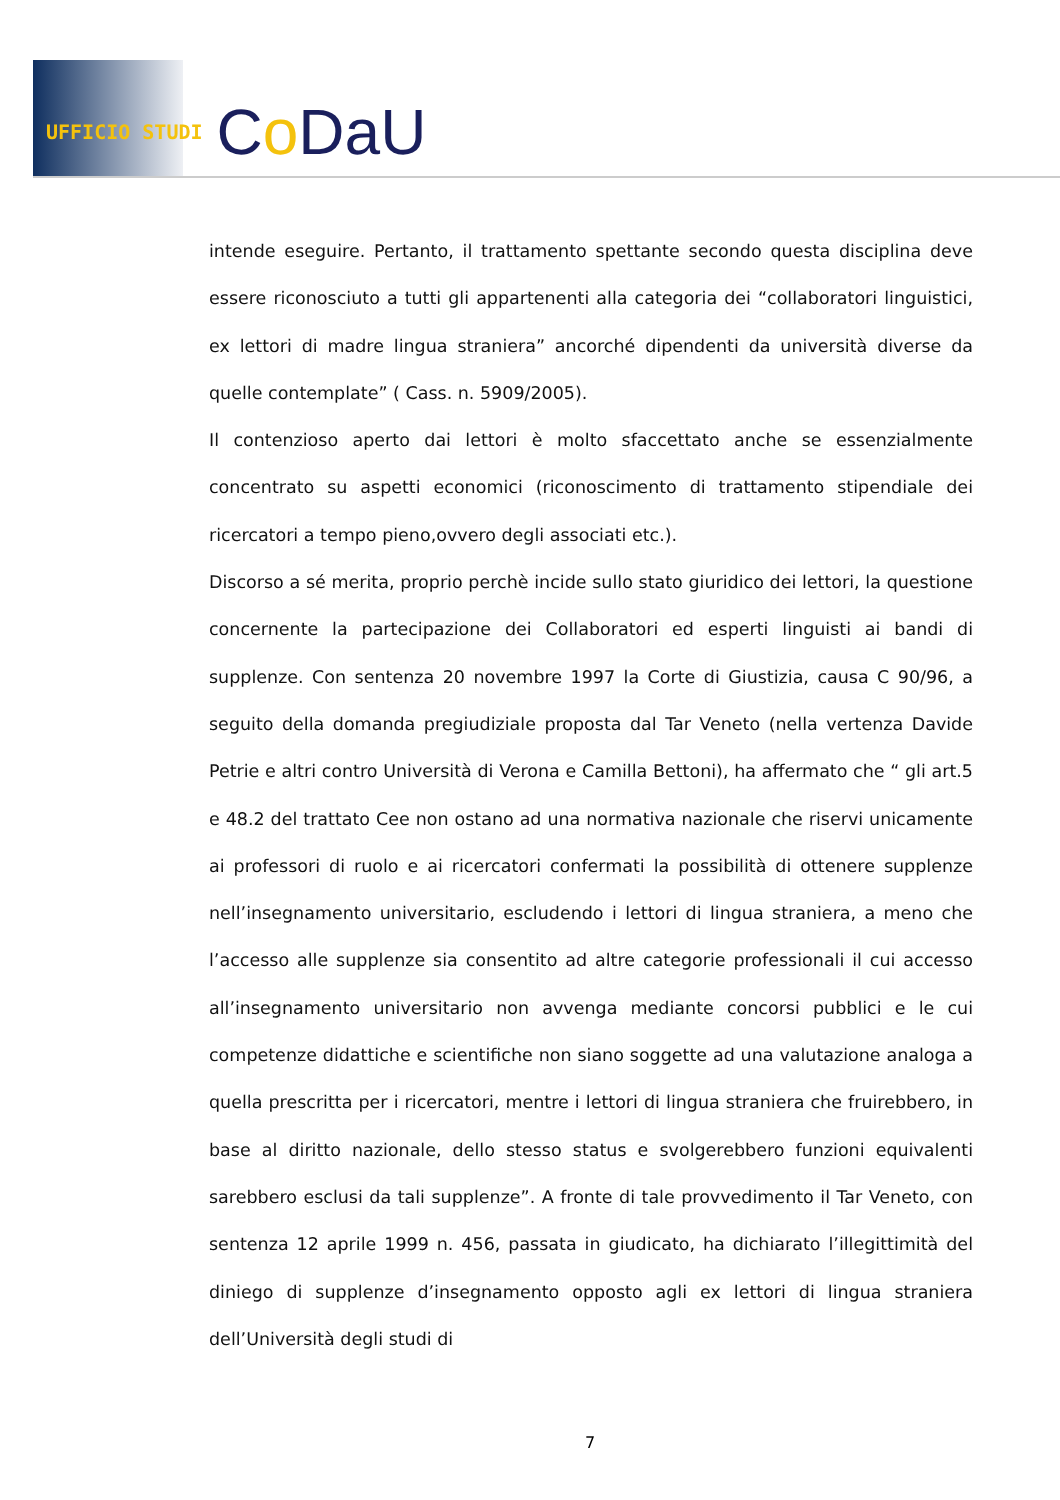UFFICIO STUDI Co DaU
intende eseguire. Pertanto, il trattamento spettante secondo questa disciplina deve essere riconosciuto a tutti gli appartenenti alla categoria dei “collaboratori linguistici, ex lettori di madre lingua straniera” ancorché dipendenti da università diverse da quelle contemplate” ( Cass. n. 5909/2005).
Il contenzioso aperto dai lettori è molto sfaccettato anche se essenzialmente concentrato su aspetti economici (riconoscimento di trattamento stipendiale dei ricercatori a tempo pieno,ovvero degli associati etc.).
Discorso a sé merita, proprio perchè incide sullo stato giuridico dei lettori, la questione concernente la partecipazione dei Collaboratori ed esperti linguisti ai bandi di supplenze. Con sentenza 20 novembre 1997 la Corte di Giustizia, causa C 90/96, a seguito della domanda pregiudiziale proposta dal Tar Veneto (nella vertenza Davide Petrie e altri contro Università di Verona e Camilla Bettoni), ha affermato che “ gli art.5 e 48.2 del trattato Cee non ostano ad una normativa nazionale che riservi unicamente ai professori di ruolo e ai ricercatori confermati la possibilità di ottenere supplenze nell’insegnamento universitario, escludendo i lettori di lingua straniera, a meno che l’accesso alle supplenze sia consentito ad altre categorie professionali il cui accesso all’insegnamento universitario non avvenga mediante concorsi pubblici e le cui competenze didattiche e scientifiche non siano soggette ad una valutazione analoga a quella prescritta per i ricercatori, mentre i lettori di lingua straniera che fruirebbero, in base al diritto nazionale, dello stesso status e svolgerebbero funzioni equivalenti sarebbero esclusi da tali supplenze”. A fronte di tale provvedimento il Tar Veneto, con sentenza 12 aprile 1999 n. 456, passata in giudicato, ha dichiarato l’illegittimità del diniego di supplenze d’insegnamento opposto agli ex lettori di lingua straniera dell’Università degli studi di
7